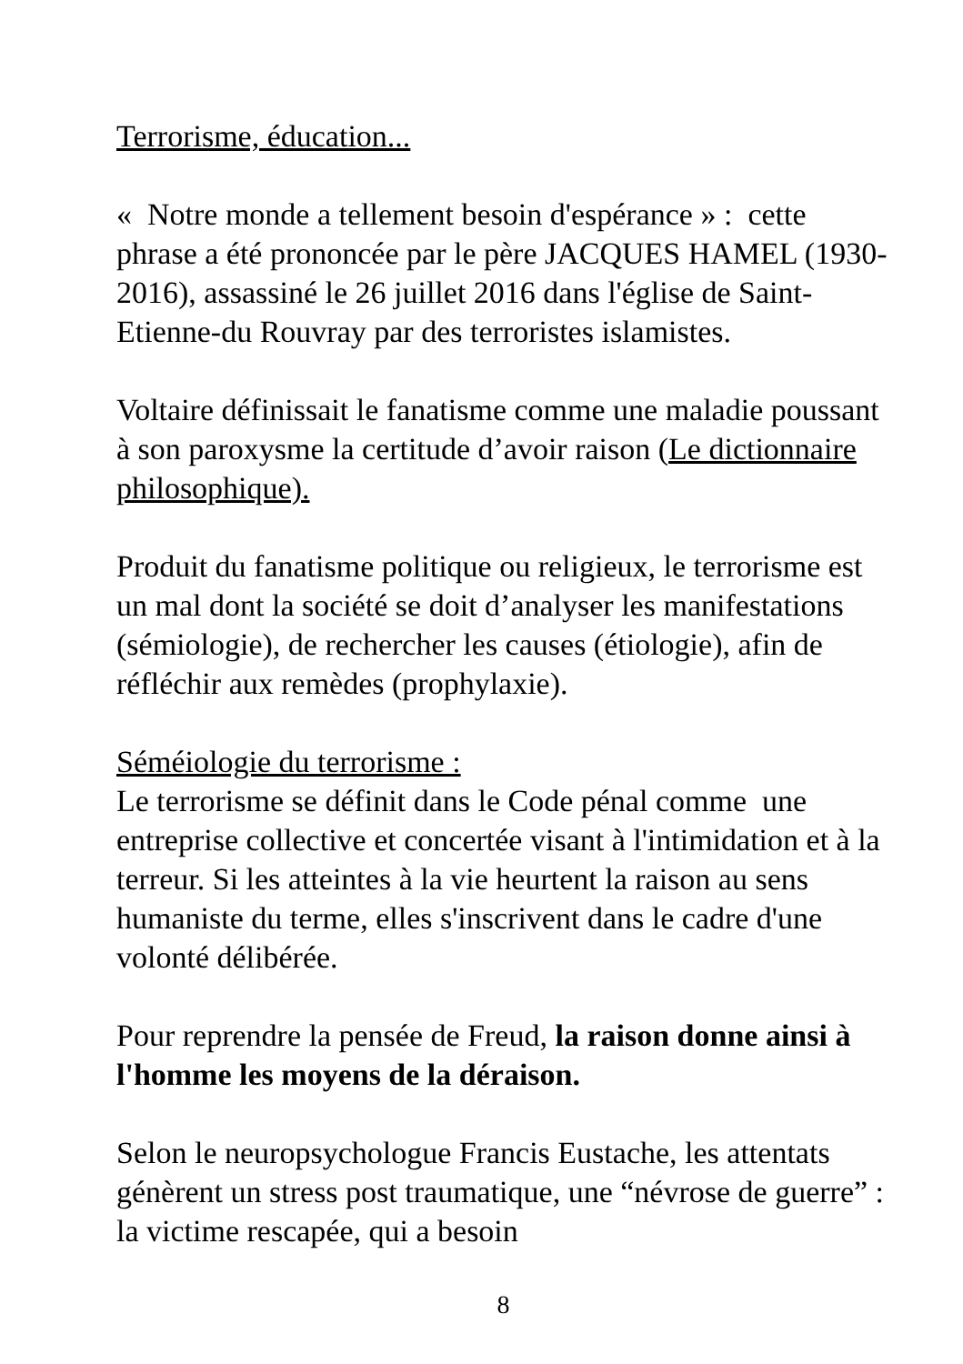Terrorisme, éducation...
« Notre monde a tellement besoin d'espérance » : cette phrase a été prononcée par le père JACQUES HAMEL (1930-2016), assassiné le 26 juillet 2016 dans l'église de Saint-Etienne-du Rouvray par des terroristes islamistes.
Voltaire définissait le fanatisme comme une maladie poussant à son paroxysme la certitude d’avoir raison (Le dictionnaire philosophique).
Produit du fanatisme politique ou religieux, le terrorisme est un mal dont la société se doit d’analyser les manifestations (sémiologie), de rechercher les causes (étiologie), afin de réfléchir aux remèdes (prophylaxie).
Séméiologie du terrorisme :
Le terrorisme se définit dans le Code pénal comme une entreprise collective et concertée visant à l'intimidation et à la terreur. Si les atteintes à la vie heurtent la raison au sens humaniste du terme, elles s'inscrivent dans le cadre d'une volonté délibérée.
Pour reprendre la pensée de Freud, la raison donne ainsi à l'homme les moyens de la déraison.
Selon le neuropsychologue Francis Eustache, les attentats génèrent un stress post traumatique, une “névrose de guerre” : la victime rescapée, qui a besoin
8